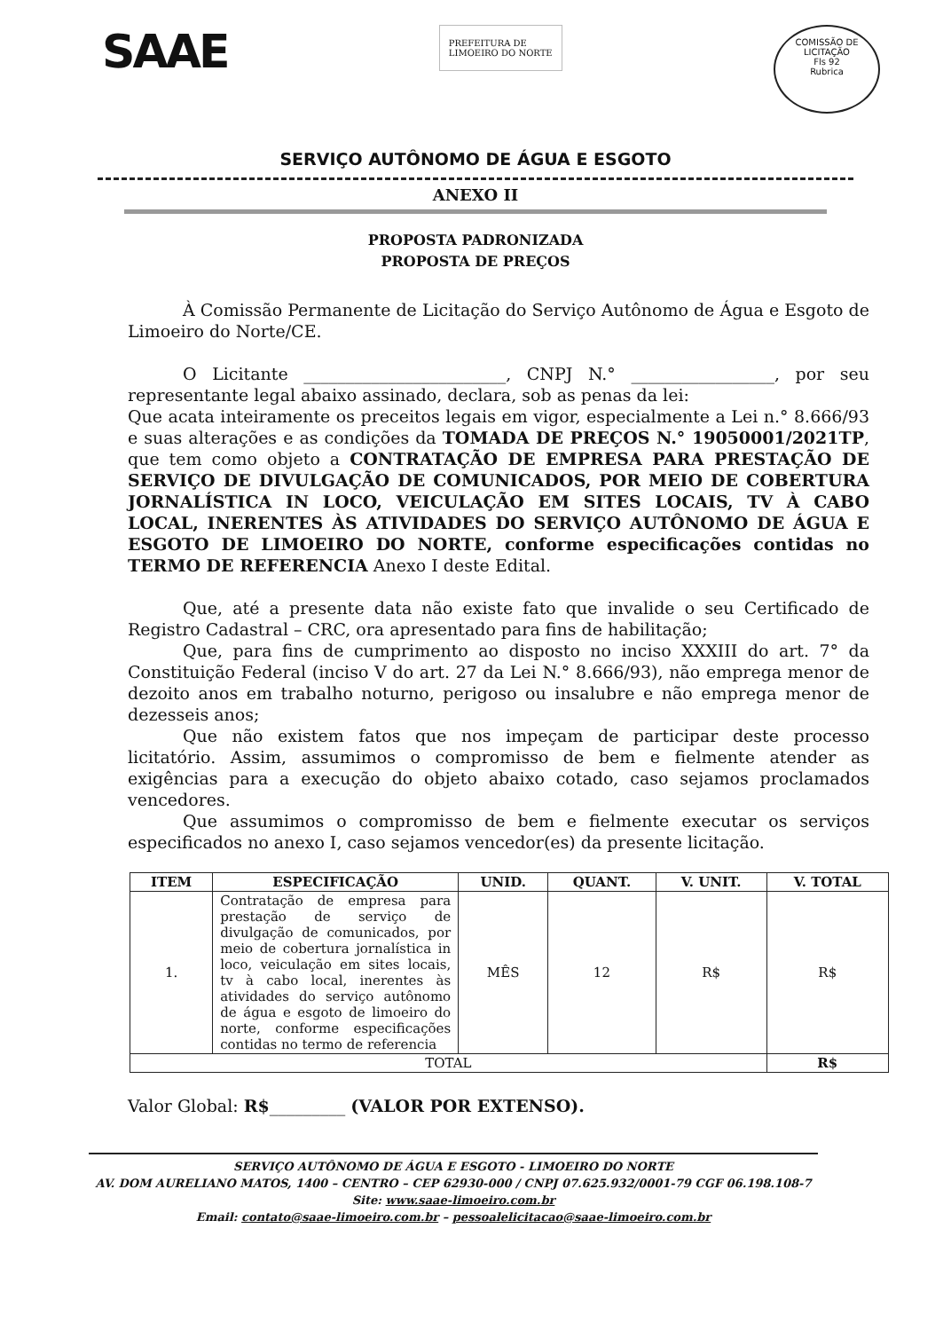SAAE
PREFEITURA DE
LIMOEIRO DO NORTE
COMISSÃO DE LICITAÇÃO
Fls 92
Rubrica
SERVIÇO AUTÔNOMO DE ÁGUA E ESGOTO
ANEXO II
PROPOSTA PADRONIZADA
PROPOSTA DE PREÇOS
À Comissão Permanente de Licitação do Serviço Autônomo de Água e Esgoto de Limoeiro do Norte/CE.
O Licitante ________________________, CNPJ N.° _________________, por seu representante legal abaixo assinado, declara, sob as penas da lei:
Que acata inteiramente os preceitos legais em vigor, especialmente a Lei n.° 8.666/93 e suas alterações e as condições da TOMADA DE PREÇOS N.° 19050001/2021TP, que tem como objeto a CONTRATAÇÃO DE EMPRESA PARA PRESTAÇÃO DE SERVIÇO DE DIVULGAÇÃO DE COMUNICADOS, POR MEIO DE COBERTURA JORNALÍSTICA IN LOCO, VEICULAÇÃO EM SITES LOCAIS, TV À CABO LOCAL, INERENTES ÀS ATIVIDADES DO SERVIÇO AUTÔNOMO DE ÁGUA E ESGOTO DE LIMOEIRO DO NORTE, conforme especificações contidas no TERMO DE REFERENCIA Anexo I deste Edital.
Que, até a presente data não existe fato que invalide o seu Certificado de Registro Cadastral – CRC, ora apresentado para fins de habilitação;
Que, para fins de cumprimento ao disposto no inciso XXXIII do art. 7° da Constituição Federal (inciso V do art. 27 da Lei N.° 8.666/93), não emprega menor de dezoito anos em trabalho noturno, perigoso ou insalubre e não emprega menor de dezesseis anos;
Que não existem fatos que nos impeçam de participar deste processo licitatório. Assim, assumimos o compromisso de bem e fielmente atender as exigências para a execução do objeto abaixo cotado, caso sejamos proclamados vencedores.
Que assumimos o compromisso de bem e fielmente executar os serviços especificados no anexo I, caso sejamos vencedor(es) da presente licitação.
| ITEM | ESPECIFICAÇÃO | UNID. | QUANT. | V. UNIT. | V. TOTAL |
| --- | --- | --- | --- | --- | --- |
| 1. | Contratação de empresa para prestação de serviço de divulgação de comunicados, por meio de cobertura jornalística in loco, veiculação em sites locais, tv à cabo local, inerentes às atividades do serviço autônomo de água e esgoto de limoeiro do norte, conforme especificações contidas no termo de referencia | MÊS | 12 | R$ | R$ |
| TOTAL | | | | | R$ |
Valor Global: R$_________ (VALOR POR EXTENSO).
SERVIÇO AUTÔNOMO DE ÁGUA E ESGOTO - LIMOEIRO DO NORTE
AV. DOM AURELIANO MATOS, 1400 – CENTRO – CEP 62930-000 / CNPJ 07.625.932/0001-79 CGF 06.198.108-7
Site: www.saae-limoeiro.com.br
Email: contato@saae-limoeiro.com.br – pessoalelicitacao@saae-limoeiro.com.br